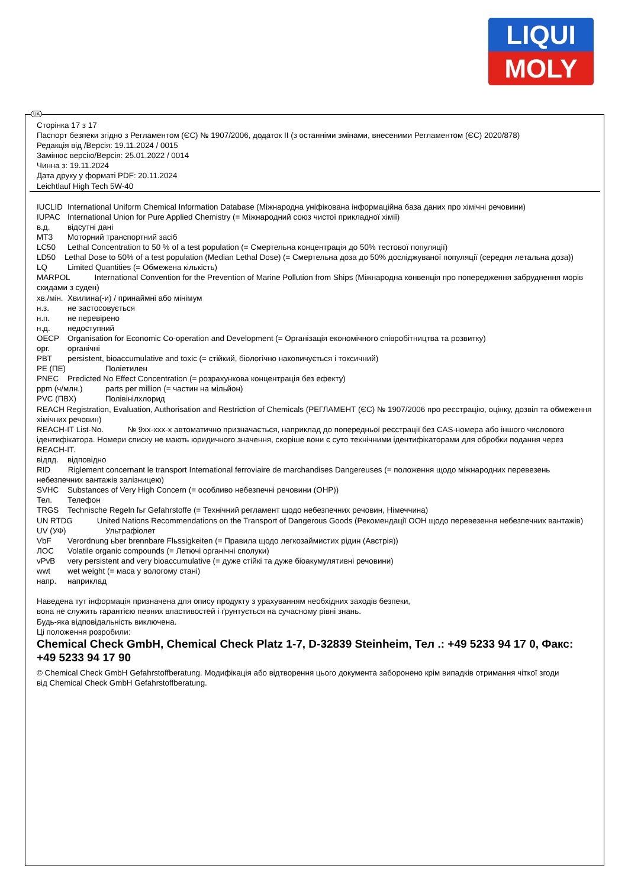LIQUI
MOLY
UA
Сторінка 17 з 17
Паспорт безпеки згідно з Регламентом (ЄС) № 1907/2006, додаток II (з останніми змінами, внесеними Регламентом (ЄС) 2020/878)
Редакція від /Версія: 19.11.2024 / 0015
Замінює версію/Версія: 25.01.2022 / 0014
Чинна з: 19.11.2024
Дата друку у форматі PDF: 20.11.2024
Leichtlauf High Tech 5W-40
IUCLID International Uniform Chemical Information Database (Міжнародна уніфікована інформаційна база даних про хімічні речовини)
IUPAC International Union for Pure Applied Chemistry (= Міжнародний союз чистої прикладної хімії)
в.д. відсутні дані
МТЗ Моторний транспортний засіб
LC50 Lethal Concentration to 50 % of a test population (= Смертельна концентрація до 50% тестової популяції)
LD50 Lethal Dose to 50% of a test population (Median Lethal Dose) (= Смертельна доза до 50% досліджуваної популяції (середня летальна доза))
LQ Limited Quantities (= Обмежена кількість)
MARPOL International Convention for the Prevention of Marine Pollution from Ships (Міжнародна конвенція про попередження забруднення морів скидами з суден)
хв./мін. Хвилина(-и) / принаймні або мінімум
н.з. не застосовується
н.п. не перевірено
н.д. недоступний
OECP Organisation for Economic Co-operation and Development (= Організація економічного співробітництва та розвитку)
орг. органічні
PBT persistent, bioaccumulative and toxic (= стійкий, біологічно накопичується і токсичний)
PE (ПЕ) Поліетилен
PNEC Predicted No Effect Concentration (= розрахункова концентрація без ефекту)
ppm (ч/млн.) parts per million (= частин на мільйон)
PVC (ПВХ) Полівінілхлорид
REACH Registration, Evaluation, Authorisation and Restriction of Chemicals (РЕГЛАМЕНТ (ЄС) № 1907/2006 про реєстрацію, оцінку, дозвіл та обмеження хімічних речовин)
REACH-IT List-No. № 9xx-xxx-x автоматично призначається, наприклад до попередньої реєстрації без CAS-номера або іншого числового ідентифікатора. Номери списку не мають юридичного значення, скоріше вони є суто технічними ідентифікаторами для обробки подання через REACH-IT.
відпд. відповідно
RID Riglement concernant le transport International ferroviaire de marchandises Dangereuses (= положення щодо міжнародних перевезень небезпечних вантажів залізницею)
SVHC Substances of Very High Concern (= особливо небезпечні речовини (ОНР))
Тел. Телефон
TRGS Technische Regeln fьr Gefahrstoffe (= Технічний регламент щодо небезпечних речовин, Німеччина)
UN RTDG United Nations Recommendations on the Transport of Dangerous Goods (Рекомендації ООН щодо перевезення небезпечних вантажів)
UV (УФ) Ультрафіолет
VbF Verordnung ьber brennbare Flьssigkeiten (= Правила щодо легкозаймистих рідин (Австрія))
ЛОС Volatile organic compounds (= Летючі органічні сполуки)
vPvB very persistent and very bioaccumulative (= дуже стійкі та дуже біоакумулятивні речовини)
wwt wet weight (= маса у вологому стані)
напр. наприклад
Наведена тут інформація призначена для опису продукту з урахуванням необхідних заходів безпеки,
вона не служить гарантією певних властивостей і ґрунтується на сучасному рівні знань.
Будь-яка відповідальність виключена.
Ці положення розробили:
Chemical Check GmbH, Chemical Check Platz 1-7, D-32839 Steinheim, Тел .: +49 5233 94 17 0, Факс: +49 5233 94 17 90
© Chemical Check GmbH Gefahrstoffberatung. Модифікація або відтворення цього документа заборонено крім випадків отримання чіткої згоди
від Chemical Check GmbH Gefahrstoffberatung.